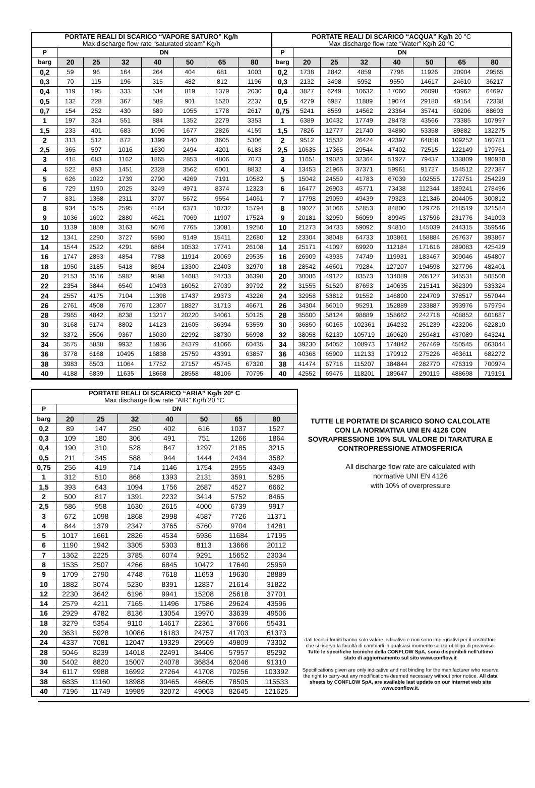| PORTATE REALI DI SCARICO “VAPORE SATURO” Kg/h Max discharge flow rate “saturated steam” Kg/h | | | | | | | |
| --- | --- | --- | --- | --- | --- | --- | --- |
| P | DN | | | | | | |
| barg | 20 | 25 | 32 | 40 | 50 | 65 | 80 |
| 0,2 | 59 | 96 | 164 | 264 | 404 | 681 | 1003 |
| 0,3 | 70 | 115 | 196 | 315 | 482 | 812 | 1196 |
| 0,4 | 119 | 195 | 333 | 534 | 819 | 1379 | 2030 |
| 0,5 | 132 | 228 | 367 | 589 | 901 | 1520 | 2237 |
| 0,7 | 154 | 252 | 430 | 689 | 1055 | 1778 | 2617 |
| 1 | 197 | 324 | 551 | 884 | 1352 | 2279 | 3353 |
| 1,5 | 233 | 401 | 683 | 1096 | 1677 | 2826 | 4159 |
| 2 | 313 | 512 | 872 | 1399 | 2140 | 3605 | 5306 |
| 2,5 | 365 | 597 | 1016 | 1630 | 2494 | 4201 | 6183 |
| 3 | 418 | 683 | 1162 | 1865 | 2853 | 4806 | 7073 |
| 4 | 522 | 853 | 1451 | 2328 | 3562 | 6001 | 8832 |
| 5 | 626 | 1022 | 1739 | 2790 | 4269 | 7191 | 10582 |
| 6 | 729 | 1190 | 2025 | 3249 | 4971 | 8374 | 12323 |
| 7 | 831 | 1358 | 2311 | 3707 | 5672 | 9554 | 14061 |
| 8 | 934 | 1525 | 2595 | 4164 | 6371 | 10732 | 15794 |
| 9 | 1036 | 1692 | 2880 | 4621 | 7069 | 11907 | 17524 |
| 10 | 1139 | 1859 | 3163 | 5076 | 7765 | 13081 | 19250 |
| 12 | 1341 | 2290 | 3727 | 5980 | 9149 | 15411 | 22680 |
| 14 | 1544 | 2522 | 4291 | 6884 | 10532 | 17741 | 26108 |
| 16 | 1747 | 2853 | 4854 | 7788 | 11914 | 20069 | 29535 |
| 18 | 1950 | 3185 | 5418 | 8694 | 13300 | 22403 | 32970 |
| 20 | 2153 | 3516 | 5982 | 9598 | 14683 | 24733 | 36398 |
| 22 | 2354 | 3844 | 6540 | 10493 | 16052 | 27039 | 39792 |
| 24 | 2557 | 4175 | 7104 | 11398 | 17437 | 29373 | 43226 |
| 26 | 2761 | 4508 | 7670 | 12307 | 18827 | 31713 | 46671 |
| 28 | 2965 | 4842 | 8238 | 13217 | 20220 | 34061 | 50125 |
| 30 | 3168 | 5174 | 8802 | 14123 | 21605 | 36394 | 53559 |
| 32 | 3372 | 5506 | 9367 | 15030 | 22992 | 38730 | 56998 |
| 34 | 3575 | 5838 | 9932 | 15936 | 24379 | 41066 | 60435 |
| 36 | 3778 | 6168 | 10495 | 16838 | 25759 | 43391 | 63857 |
| 38 | 3983 | 6503 | 11064 | 17752 | 27157 | 45745 | 67320 |
| 40 | 4188 | 6839 | 11635 | 18668 | 28558 | 48106 | 70795 |
| PORTATE REALI DI SCARICO “ACQUA” Kg/h 20 °C Max discharge flow rate “Water” Kg/h 20 °C | | | | | | | |
| --- | --- | --- | --- | --- | --- | --- | --- |
| P | DN | | | | | | |
| barg | 20 | 25 | 32 | 40 | 50 | 65 | 80 |
| 0,2 | 1738 | 2842 | 4859 | 7796 | 11926 | 20904 | 29565 |
| 0,3 | 2132 | 3498 | 5952 | 9550 | 14617 | 24610 | 36217 |
| 0,4 | 3827 | 6249 | 10632 | 17060 | 26098 | 43962 | 64697 |
| 0,5 | 4279 | 6987 | 11889 | 19074 | 29180 | 49154 | 72338 |
| 0,75 | 5241 | 8559 | 14562 | 23364 | 35741 | 60206 | 88603 |
| 1 | 6389 | 10432 | 17749 | 28478 | 43566 | 73385 | 107997 |
| 1,5 | 7826 | 12777 | 21740 | 34880 | 53358 | 89882 | 132275 |
| 2 | 9512 | 15532 | 26424 | 42397 | 64858 | 109252 | 160781 |
| 2,5 | 10635 | 17365 | 29544 | 47402 | 72515 | 122149 | 179761 |
| 3 | 11651 | 19023 | 32364 | 51927 | 79437 | 133809 | 196920 |
| 4 | 13453 | 21966 | 37371 | 59961 | 91727 | 154512 | 227387 |
| 5 | 15042 | 24559 | 41783 | 67039 | 102555 | 172751 | 254229 |
| 6 | 16477 | 26903 | 45771 | 73438 | 112344 | 189241 | 278496 |
| 7 | 17798 | 29059 | 49439 | 79323 | 121346 | 204405 | 300812 |
| 8 | 19027 | 31066 | 52853 | 84800 | 129726 | 218519 | 321584 |
| 9 | 20181 | 32950 | 56059 | 89945 | 137596 | 231776 | 341093 |
| 10 | 21273 | 34733 | 59092 | 94810 | 145039 | 244315 | 359546 |
| 12 | 23304 | 38048 | 64733 | 103861 | 158884 | 267637 | 393867 |
| 14 | 25171 | 41097 | 69920 | 112184 | 171616 | 289083 | 425429 |
| 16 | 26909 | 43935 | 74749 | 119931 | 183467 | 309046 | 454807 |
| 18 | 28542 | 46601 | 79284 | 127207 | 194598 | 327796 | 482401 |
| 20 | 30086 | 49122 | 83573 | 134089 | 205127 | 345531 | 508500 |
| 22 | 31555 | 51520 | 87653 | 140635 | 215141 | 362399 | 533324 |
| 24 | 32958 | 53812 | 91552 | 146890 | 224709 | 378517 | 557044 |
| 26 | 34304 | 56010 | 95291 | 152889 | 233887 | 393976 | 579794 |
| 28 | 35600 | 58124 | 98889 | 158662 | 242718 | 408852 | 601687 |
| 30 | 36850 | 60165 | 102361 | 164232 | 251239 | 423206 | 622810 |
| 32 | 38058 | 62139 | 105719 | 169620 | 259481 | 437089 | 643241 |
| 34 | 39230 | 64052 | 108973 | 174842 | 267469 | 450545 | 663044 |
| 36 | 40368 | 65909 | 112133 | 179912 | 275226 | 463611 | 682272 |
| 38 | 41474 | 67716 | 115207 | 184844 | 282770 | 476319 | 700974 |
| 40 | 42552 | 69476 | 118201 | 189647 | 290119 | 488698 | 719191 |
| PORTATE REALI DI SCARICO “ARIA” Kg/h 20° C Max discharge flow rate “AIR” Kg/h 20 °C | | | | | | | |
| --- | --- | --- | --- | --- | --- | --- | --- |
| P | DN | | | | | | |
| barg | 20 | 25 | 32 | 40 | 50 | 65 | 80 |
| 0,2 | 89 | 147 | 250 | 402 | 616 | 1037 | 1527 |
| 0,3 | 109 | 180 | 306 | 491 | 751 | 1266 | 1864 |
| 0,4 | 190 | 310 | 528 | 847 | 1297 | 2185 | 3215 |
| 0,5 | 211 | 345 | 588 | 944 | 1444 | 2434 | 3582 |
| 0,75 | 256 | 419 | 714 | 1146 | 1754 | 2955 | 4349 |
| 1 | 312 | 510 | 868 | 1393 | 2131 | 3591 | 5285 |
| 1,5 | 393 | 643 | 1094 | 1756 | 2687 | 4527 | 6662 |
| 2 | 500 | 817 | 1391 | 2232 | 3414 | 5752 | 8465 |
| 2,5 | 586 | 958 | 1630 | 2615 | 4000 | 6739 | 9917 |
| 3 | 672 | 1098 | 1868 | 2998 | 4587 | 7726 | 11371 |
| 4 | 844 | 1379 | 2347 | 3765 | 5760 | 9704 | 14281 |
| 5 | 1017 | 1661 | 2826 | 4534 | 6936 | 11684 | 17195 |
| 6 | 1190 | 1942 | 3305 | 5303 | 8113 | 13666 | 20112 |
| 7 | 1362 | 2225 | 3785 | 6074 | 9291 | 15652 | 23034 |
| 8 | 1535 | 2507 | 4266 | 6845 | 10472 | 17640 | 25959 |
| 9 | 1709 | 2790 | 4748 | 7618 | 11653 | 19630 | 28889 |
| 10 | 1882 | 3074 | 5230 | 8391 | 12837 | 21614 | 31822 |
| 12 | 2230 | 3642 | 6196 | 9941 | 15208 | 25618 | 37701 |
| 14 | 2579 | 4211 | 7165 | 11496 | 17586 | 29624 | 43596 |
| 16 | 2929 | 4782 | 8136 | 13054 | 19970 | 33639 | 49506 |
| 18 | 3279 | 5354 | 9110 | 14617 | 22361 | 37666 | 55431 |
| 20 | 3631 | 5928 | 10086 | 16183 | 24757 | 41703 | 61373 |
| 24 | 4337 | 7081 | 12047 | 19329 | 29569 | 49809 | 73302 |
| 28 | 5046 | 8239 | 14018 | 22491 | 34406 | 57957 | 85292 |
| 30 | 5402 | 8820 | 15007 | 24078 | 36834 | 62046 | 91310 |
| 34 | 6117 | 9988 | 16992 | 27264 | 41708 | 70256 | 103392 |
| 38 | 6835 | 11160 | 18988 | 30465 | 46605 | 78505 | 115533 |
| 40 | 7196 | 11749 | 19989 | 32072 | 49063 | 82645 | 121625 |
TUTTE LE PORTATE DI SCARICO SONO CALCOLATE CON LA NORMATIVA UNI EN 4126 CON SOVRAPRESSIONE 10% SUL VALORE DI TARATURA E CONTROPRESSIONE ATMOSFERICA
All discharge flow rate are calculated with
normative UNI EN 4126
with 10% of overpressure
dati tecnici forniti hanno solo valore indicativo e non sono impegnativi per il costruttore che si riserva la facoltà di cambiarli in qualsiasi momento senza obbligo di preavviso. Tutte le specifiche tecniche della CONFLOW SpA, sono disponibili nell’ultimo stato di aggiornamento sul sito www.conflow.it
Specifications given are only indicative and not binding for the manifacturer who reserve the right to carry-out any modifications deemed necessary without prior notice. All data sheets by CONFLOW SpA, are available last update on our internet web site www.conflow.it.